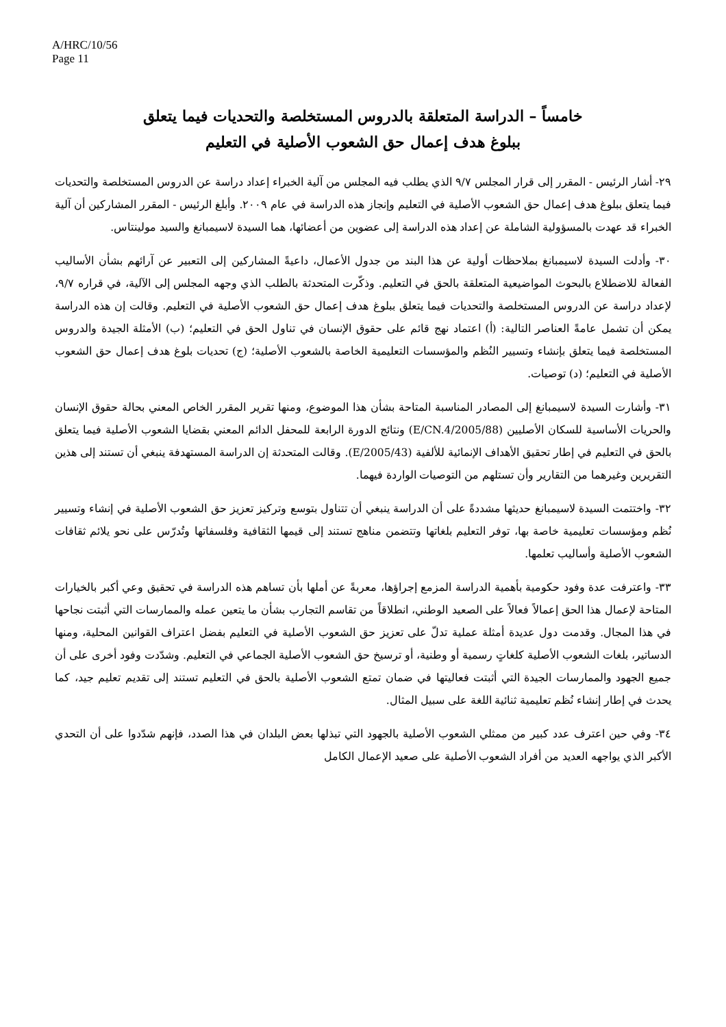A/HRC/10/56
Page 11
خامساً – الدراسة المتعلقة بالدروس المستخلصة والتحديات فيما يتعلق
ببلوغ هدف إعمال حق الشعوب الأصلية في التعليم
٢٩- أشار الرئيس - المقرر إلى قرار المجلس ٩/٧ الذي يطلب فيه المجلس من آلية الخبراء إعداد دراسة عن الدروس المستخلصة والتحديات فيما يتعلق ببلوغ هدف إعمال حق الشعوب الأصلية في التعليم وإنجاز هذه الدراسة في عام ٢٠٠٩. وأبلغ الرئيس - المقرر المشاركين أن آلية الخبراء قد عهدت بالمسؤولية الشاملة عن إعداد هذه الدراسة إلى عضوين من أعضائها، هما السيدة لاسيمبانغ والسيد مولينتاس.
٣٠- وأدلت السيدة لاسيمبانغ بملاحظات أولية عن هذا البند من جدول الأعمال، داعيةً المشاركين إلى التعبير عن آرائهم بشأن الأساليب الفعالة للاضطلاع بالبحوث المواضيعية المتعلقة بالحق في التعليم. وذكّرت المتحدثة بالطلب الذي وجهه المجلس إلى الآلية، في قراره ٩/٧، لإعداد دراسة عن الدروس المستخلصة والتحديات فيما يتعلق ببلوغ هدف إعمال حق الشعوب الأصلية في التعليم. وقالت إن هذه الدراسة يمكن أن تشمل عامةً العناصر التالية: (أ) اعتماد نهج قائم على حقوق الإنسان في تناول الحق في التعليم؛ (ب) الأمثلة الجيدة والدروس المستخلصة فيما يتعلق بإنشاء وتسيير النُظم والمؤسسات التعليمية الخاصة بالشعوب الأصلية؛ (ج) تحديات بلوغ هدف إعمال حق الشعوب الأصلية في التعليم؛ (د) توصيات.
٣١- وأشارت السيدة لاسيمبانغ إلى المصادر المناسبة المتاحة بشأن هذا الموضوع، ومنها تقرير المقرر الخاص المعني بحالة حقوق الإنسان والحريات الأساسية للسكان الأصليين (E/CN.4/2005/88) ونتائج الدورة الرابعة للمحفل الدائم المعني بقضايا الشعوب الأصلية فيما يتعلق بالحق في التعليم في إطار تحقيق الأهداف الإنمائية للألفية (E/2005/43). وقالت المتحدثة إن الدراسة المستهدفة ينبغي أن تستند إلى هذين التقريرين وغيرهما من التقارير وأن تستلهم من التوصيات الواردة فيهما.
٣٢- واختتمت السيدة لاسيمبانغ حديثها مشددةً على أن الدراسة ينبغي أن تتناول بتوسع وتركيز تعزيز حق الشعوب الأصلية في إنشاء وتسيير نُظم ومؤسسات تعليمية خاصة بها، توفر التعليم بلغاتها وتتضمن مناهج تستند إلى قيمها الثقافية وفلسفاتها وتُدرّس على نحو يلائم ثقافات الشعوب الأصلية وأساليب تعلمها.
٣٣- واعترفت عدة وفود حكومية بأهمية الدراسة المزمع إجراؤها، معربةً عن أملها بأن تساهم هذه الدراسة في تحقيق وعي أكبر بالخيارات المتاحة لإعمال هذا الحق إعمالاً فعالاً على الصعيد الوطني، انطلاقاً من تقاسم التجارب بشأن ما يتعين عمله والممارسات التي أثبتت نجاحها في هذا المجال. وقدمت دول عديدة أمثلة عملية تدلّ على تعزيز حق الشعوب الأصلية في التعليم بفضل اعتراف القوانين المحلية، ومنها الدساتير، بلغات الشعوب الأصلية كلغاتٍ رسمية أو وطنية، أو ترسيخ حق الشعوب الأصلية الجماعي في التعليم. وشدّدت وفود أخرى على أن جميع الجهود والممارسات الجيدة التي أثبتت فعاليتها في ضمان تمتع الشعوب الأصلية بالحق في التعليم تستند إلى تقديم تعليم جيد، كما يحدث في إطار إنشاء نُظم تعليمية ثنائية اللغة على سبيل المثال.
٣٤- وفي حين اعترف عدد كبير من ممثلي الشعوب الأصلية بالجهود التي تبذلها بعض البلدان في هذا الصدد، فإنهم شدّدوا على أن التحدي الأكبر الذي يواجهه العديد من أفراد الشعوب الأصلية على صعيد الإعمال الكامل